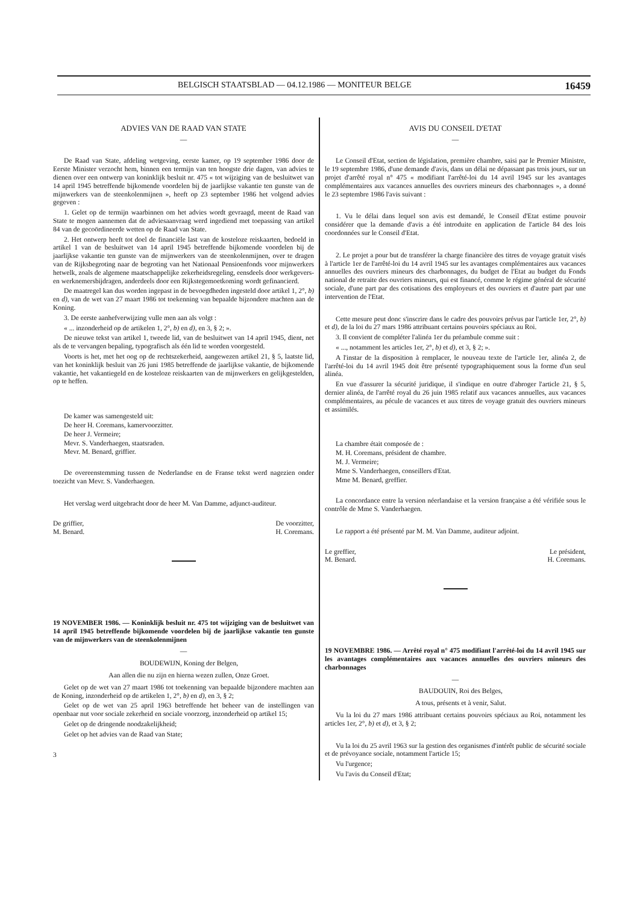BELGISCH STAATSBLAD — 04.12.1986 — MONITEUR BELGE 16459
ADVIES VAN DE RAAD VAN STATE
—
De Raad van State, afdeling wetgeving, eerste kamer, op 19 september 1986 door de Eerste Minister verzocht hem, binnen een termijn van ten hoogste drie dagen, van advies te dienen over een ontwerp van koninklijk besluit nr. 475 « tot wijziging van de besluitwet van 14 april 1945 betreffende bijkomende voordelen bij de jaarlijkse vakantie ten gunste van de mijnwerkers van de steenkolenmijnen », heeft op 23 september 1986 het volgend advies gegeven :
1. Gelet op de termijn waarbinnen om het advies wordt gevraagd, meent de Raad van State te mogen aannemen dat de adviesaanvraag werd ingediend met toepassing van artikel 84 van de gecoördineerde wetten op de Raad van State.
2. Het ontwerp heeft tot doel de financiële last van de kosteloze reiskaarten, bedoeld in artikel 1 van de besluitwet van 14 april 1945 betreffende bijkomende voordelen bij de jaarlijkse vakantie ten gunste van de mijnwerkers van de steenkolenmijnen, over te dragen van de Rijksbegroting naar de begroting van het Nationaal Pensioenfonds voor mijnwerkers hetwelk, zoals de algemene maatschappelijke zekerheidsregeling, eensdeels door werkgevers- en werknemersbijdragen, anderdeels door een Rijkstegemoetkoming wordt gefinancierd.
De maatregel kan dus worden ingepast in de bevoegdheden ingesteld door artikel 1, 2°, b) en d), van de wet van 27 maart 1986 tot toekenning van bepaalde bijzondere machten aan de Koning.
3. De eerste aanhefverwijzing vulle men aan als volgt :
« ... inzonderheid op de artikelen 1, 2°, b) en d), en 3, § 2; ».
De nieuwe tekst van artikel 1, tweede lid, van de besluitwet van 14 april 1945, dient, net als de te vervangen bepaling, typografisch als één lid te worden voorgesteld.
Voorts is het, met het oog op de rechtszekerheid, aangewezen artikel 21, § 5, laatste lid, van het koninklijk besluit van 26 juni 1985 betreffende de jaarlijkse vakantie, de bijkomende vakantie, het vakantiegeld en de kosteloze reiskaarten van de mijnwerkers en gelijkgestelden, op te heffen.
De kamer was samengesteld uit:
De heer H. Coremans, kamervoorzitter.
De heer J. Vermeire;
Mevr. S. Vanderhaegen, staatsraden.
Mevr. M. Benard, griffier.
De overeenstemming tussen de Nederlandse en de Franse tekst werd nagezien onder toezicht van Mevr. S. Vanderhaegen.
Het verslag werd uitgebracht door de heer M. Van Damme, adjunct-auditeur.
De griffier,
M. Benard.
De voorzitter,
H. Coremans.
19 NOVEMBER 1986. — Koninklijk besluit nr. 475 tot wijziging van de besluitwet van 14 april 1945 betreffende bijkomende voordelen bij de jaarlijkse vakantie ten gunste van de mijnwerkers van de steenkolenmijnen
—
BOUDEWIJN, Koning der Belgen,
Aan allen die nu zijn en hierna wezen zullen, Onze Groet.
Gelet op de wet van 27 maart 1986 tot toekenning van bepaalde bijzondere machten aan de Koning, inzonderheid op de artikelen 1, 2°, b) en d), en 3, § 2;
Gelet op de wet van 25 april 1963 betreffende het beheer van de instellingen van openbaar nut voor sociale zekerheid en sociale voorzorg, inzonderheid op artikel 15;
Gelet op de dringende noodzakelijkheid;
Gelet op het advies van de Raad van State;
3
AVIS DU CONSEIL D'ETAT
—
Le Conseil d'Etat, section de législation, première chambre, saisi par le Premier Ministre, le 19 septembre 1986, d'une demande d'avis, dans un délai ne dépassant pas trois jours, sur un projet d'arrêté royal n° 475 « modifiant l'arrêté-loi du 14 avril 1945 sur les avantages complémentaires aux vacances annuelles des ouvriers mineurs des charbonnages », a donné le 23 septembre 1986 l'avis suivant :
1. Vu le délai dans lequel son avis est demandé, le Conseil d'Etat estime pouvoir considérer que la demande d'avis a été introduite en application de l'article 84 des lois coordonnées sur le Conseil d'Etat.
2. Le projet a pour but de transférer la charge financière des titres de voyage gratuit visés à l'article 1er de l'arrêté-loi du 14 avril 1945 sur les avantages complémentaires aux vacances annuelles des ouvriers mineurs des charbonnages, du budget de l'Etat au budget du Fonds national de retraite des ouvriers mineurs, qui est financé, comme le régime général de sécurité sociale, d'une part par des cotisations des employeurs et des ouvriers et d'autre part par une intervention de l'Etat.
Cette mesure peut donc s'inscrire dans le cadre des pouvoirs prévus par l'article 1er, 2°, b) et d), de la loi du 27 mars 1986 attribuant certains pouvoirs spéciaux au Roi.
3. Il convient de compléter l'alinéa 1er du préambule comme suit :
« ..., notamment les articles 1er, 2°, b) et d), et 3, § 2; ».
A l'instar de la disposition à remplacer, le nouveau texte de l'article 1er, alinéa 2, de l'arrêté-loi du 14 avril 1945 doit être présenté typographiquement sous la forme d'un seul alinéa.
En vue d'assurer la sécurité juridique, il s'indique en outre d'abroger l'article 21, § 5, dernier alinéa, de l'arrêté royal du 26 juin 1985 relatif aux vacances annuelles, aux vacances complémentaires, au pécule de vacances et aux titres de voyage gratuit des ouvriers mineurs et assimilés.
La chambre était composée de :
M. H. Coremans, président de chambre.
M. J. Vermeire;
Mme S. Vanderhaegen, conseillers d'Etat.
Mme M. Benard, greffier.
La concordance entre la version néerlandaise et la version française a été vérifiée sous le contrôle de Mme S. Vanderhaegen.
Le rapport a été présenté par M. M. Van Damme, auditeur adjoint.
Le greffier,
M. Benard.
Le président,
H. Coremans.
19 NOVEMBRE 1986. — Arrêté royal n° 475 modifiant l'arrêté-loi du 14 avril 1945 sur les avantages complémentaires aux vacances annuelles des ouvriers mineurs des charbonnages
—
BAUDOUIN, Roi des Belges,
A tous, présents et à venir, Salut.
Vu la loi du 27 mars 1986 attribuant certains pouvoirs spéciaux au Roi, notamment les articles 1er, 2°, b) et d), et 3, § 2;
Vu la loi du 25 avril 1963 sur la gestion des organismes d'intérêt public de sécurité sociale et de prévoyance sociale, notamment l'article 15;
Vu l'urgence;
Vu l'avis du Conseil d'Etat;